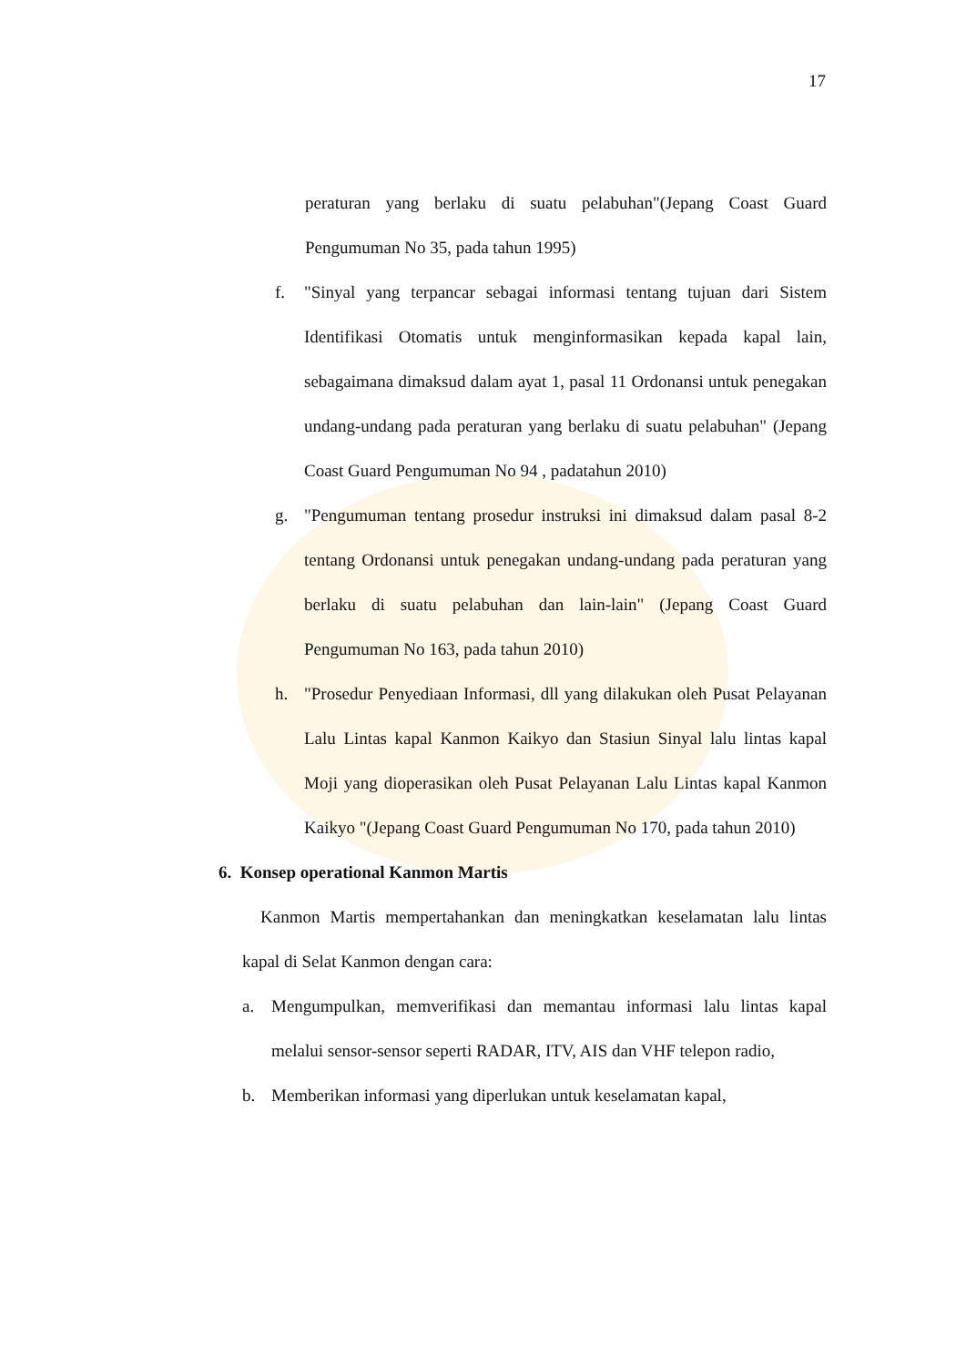17
peraturan yang berlaku di suatu pelabuhan"(Jepang Coast Guard Pengumuman No 35, pada tahun 1995)
f. "Sinyal yang terpancar sebagai informasi tentang tujuan dari Sistem Identifikasi Otomatis untuk menginformasikan kepada kapal lain, sebagaimana dimaksud dalam ayat 1, pasal 11 Ordonansi untuk penegakan undang-undang pada peraturan yang berlaku di suatu pelabuhan" (Jepang Coast Guard Pengumuman No 94 , padatahun 2010)
g. "Pengumuman tentang prosedur instruksi ini dimaksud dalam pasal 8-2 tentang Ordonansi untuk penegakan undang-undang pada peraturan yang berlaku di suatu pelabuhan dan lain-lain" (Jepang Coast Guard Pengumuman No 163, pada tahun 2010)
h. "Prosedur Penyediaan Informasi, dll yang dilakukan oleh Pusat Pelayanan Lalu Lintas kapal Kanmon Kaikyo dan Stasiun Sinyal lalu lintas kapal Moji yang dioperasikan oleh Pusat Pelayanan Lalu Lintas kapal Kanmon Kaikyo "(Jepang Coast Guard Pengumuman No 170, pada tahun 2010)
6. Konsep operational Kanmon Martis
Kanmon Martis mempertahankan dan meningkatkan keselamatan lalu lintas kapal di Selat Kanmon dengan cara:
a. Mengumpulkan, memverifikasi dan memantau informasi lalu lintas kapal melalui sensor-sensor seperti RADAR, ITV, AIS dan VHF telepon radio,
b. Memberikan informasi yang diperlukan untuk keselamatan kapal,